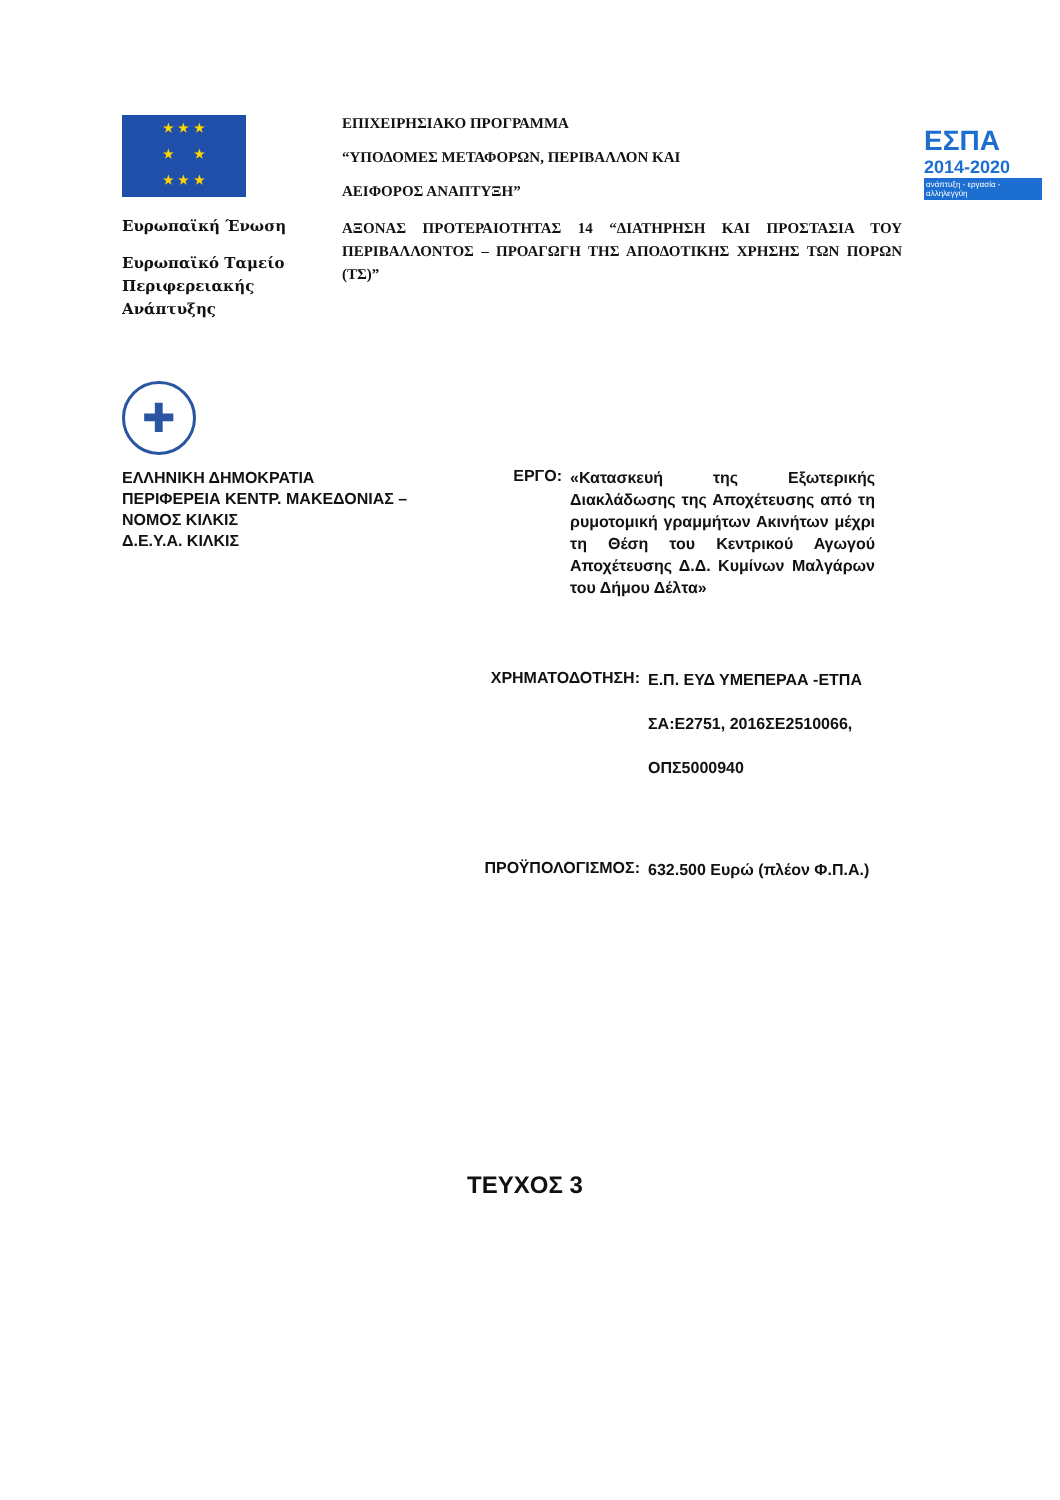★ ★ ★
★ ★
★ ★ ★
Ευρωπαϊκή Ένωση
Ευρωπαϊκό Ταμείο Περιφερειακής Ανάπτυξης
ΕΠΙΧΕΙΡΗΣΙΑΚΟ ΠΡΟΓΡΑΜΜΑ
“ΥΠΟΔΟΜΕΣ ΜΕΤΑΦΟΡΩΝ, ΠΕΡΙΒΑΛΛΟΝ ΚΑΙ
ΑΕΙΦΟΡΟΣ ΑΝΑΠΤΥΞΗ”
ΑΞΟΝΑΣ ΠΡΟΤΕΡΑΙΟΤΗΤΑΣ 14 “ΔΙΑΤΗΡΗΣΗ ΚΑΙ ΠΡΟΣΤΑΣΙΑ ΤΟΥ ΠΕΡΙΒΑΛΛΟΝΤΟΣ – ΠΡΟΑΓΩΓΗ ΤΗΣ ΑΠΟΔΟΤΙΚΗΣ ΧΡΗΣΗΣ ΤΩΝ ΠΟΡΩΝ (ΤΣ)”
ΕΣΠΑ
2014-2020
ανάπτυξη - εργασία - αλληλεγγύη
✚
ΕΛΛΗΝΙΚΗ ΔΗΜΟΚΡΑΤΙΑ
ΠΕΡΙΦΕΡΕΙΑ ΚΕΝΤΡ. ΜΑΚΕΔΟΝΙΑΣ –
ΝΟΜΟΣ ΚΙΛΚΙΣ
Δ.Ε.Υ.Α. ΚΙΛΚΙΣ
ΕΡΓΟ:
«Κατασκευή της Εξωτερικής Διακλάδωσης της Αποχέτευσης από τη ρυμοτομική γραμμήτων Ακινήτων μέχρι τη Θέση του Κεντρικού Αγωγού Αποχέτευσης Δ.Δ. Κυμίνων Μαλγάρων του Δήμου Δέλτα»
ΧΡΗΜΑΤΟΔΟΤΗΣΗ:
Ε.Π. ΕΥΔ ΥΜΕΠΕΡΑΑ -ΕΤΠΑ
ΣΑ:Ε2751, 2016ΣΕ2510066,
ΟΠΣ5000940
ΠΡΟΫΠΟΛΟΓΙΣΜΟΣ:
632.500 Ευρώ (πλέον Φ.Π.Α.)
ΤΕΥΧΟΣ 3